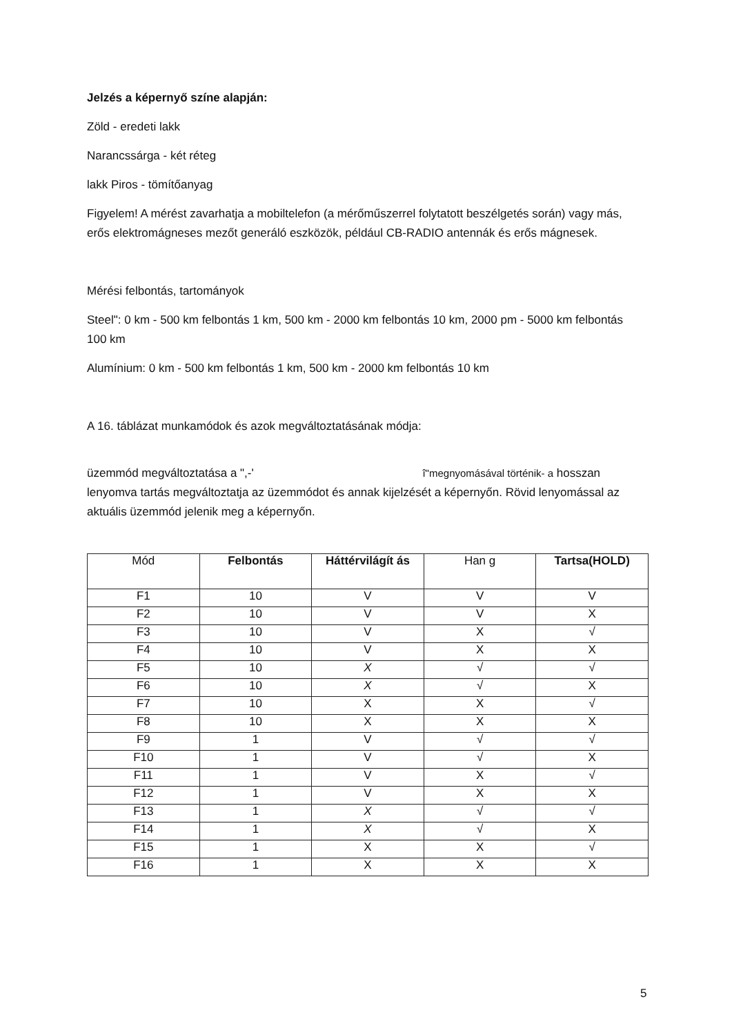Jelzés a képernyő színe alapján:
Zöld - eredeti lakk
Narancssárga - két réteg
lakk Piros - tömítőanyag
Figyelem! A mérést zavarhatja a mobiltelefon (a mérőműszerrel folytatott beszélgetés során) vagy más, erős elektromágneses mezőt generáló eszközök, például CB-RADIO antennák és erős mágnesek.
Mérési felbontás, tartományok
Steel": 0 km - 500 km felbontás 1 km, 500 km - 2000 km felbontás 10 km, 2000 pm - 5000 km felbontás 100 km
Alumínium: 0 km - 500 km felbontás 1 km, 500 km - 2000 km felbontás 10 km
A 16. táblázat munkamódok és azok megváltoztatásának módja:
üzemmód megváltoztatása a ",-' î"megnyomásával történik- a hosszan lenyomva tartás megváltoztatja az üzemmódot és annak kijelzését a képernyőn. Rövid lenyomással az aktuális üzemmód jelenik meg a képernyőn.
| Mód | Felbontás | Háttérvilágít ás | Han g | Tartsa(HOLD) |
| --- | --- | --- | --- | --- |
| F1 | 10 | V | V | V |
| F2 | 10 | V | V | X |
| F3 | 10 | V | X | √ |
| F4 | 10 | V | X | X |
| F5 | 10 | X | √ | √ |
| F6 | 10 | X | √ | X |
| F7 | 10 | X | X | √ |
| F8 | 10 | X | X | X |
| F9 | 1 | V | √ | √ |
| F10 | 1 | V | √ | X |
| F11 | 1 | V | X | √ |
| F12 | 1 | V | X | X |
| F13 | 1 | X | √ | √ |
| F14 | 1 | X | √ | X |
| F15 | 1 | X | X | √ |
| F16 | 1 | X | X | X |
5